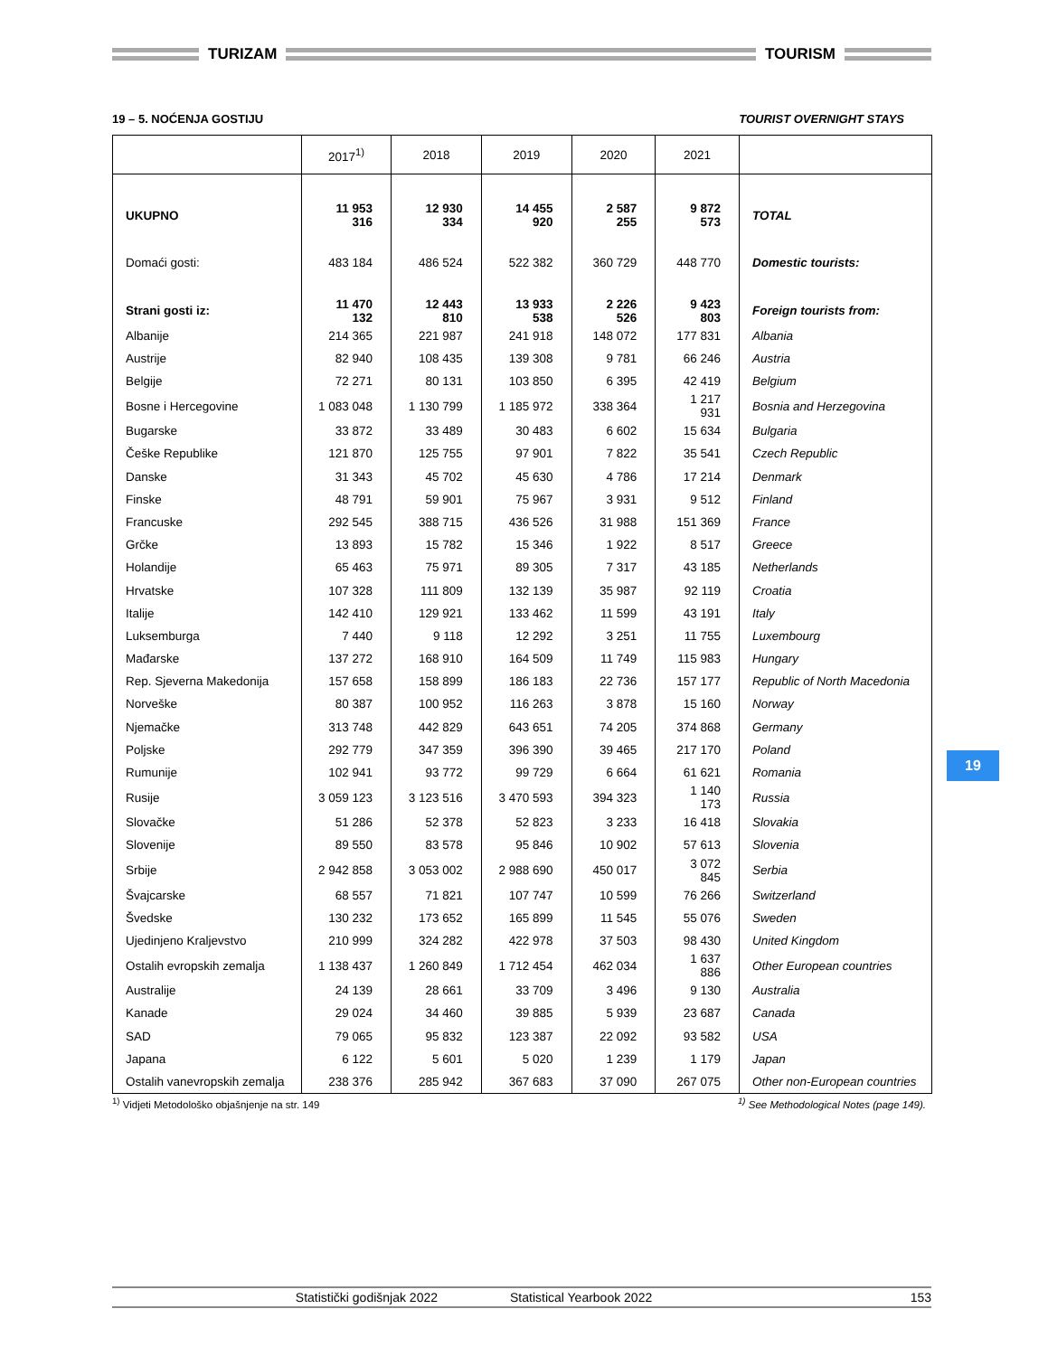TURIZAM TOURISM
19 – 5. NOĆENJA GOSTIJU TOURIST OVERNIGHT STAYS
| | 2017<sup>1)</sup> | 2018 | 2019 | 2020 | 2021 | |
| --- | --- | --- | --- | --- | --- | --- |
| UKUPNO | 11 953 316 | 12 930 334 | 14 455 920 | 2 587 255 | 9 872 573 | TOTAL |
| Domaći gosti: | 483 184 | 486 524 | 522 382 | 360 729 | 448 770 | Domestic tourists: |
| Strani gosti iz: | 11 470 132 | 12 443 810 | 13 933 538 | 2 226 526 | 9 423 803 | Foreign tourists from: |
| Albanije | 214 365 | 221 987 | 241 918 | 148 072 | 177 831 | Albania |
| Austrije | 82 940 | 108 435 | 139 308 | 9 781 | 66 246 | Austria |
| Belgije | 72 271 | 80 131 | 103 850 | 6 395 | 42 419 | Belgium |
| Bosne i Hercegovine | 1 083 048 | 1 130 799 | 1 185 972 | 338 364 | 1 217 931 | Bosnia and Herzegovina |
| Bugarske | 33 872 | 33 489 | 30 483 | 6 602 | 15 634 | Bulgaria |
| Češke Republike | 121 870 | 125 755 | 97 901 | 7 822 | 35 541 | Czech Republic |
| Danske | 31 343 | 45 702 | 45 630 | 4 786 | 17 214 | Denmark |
| Finske | 48 791 | 59 901 | 75 967 | 3 931 | 9 512 | Finland |
| Francuske | 292 545 | 388 715 | 436 526 | 31 988 | 151 369 | France |
| Grčke | 13 893 | 15 782 | 15 346 | 1 922 | 8 517 | Greece |
| Holandije | 65 463 | 75 971 | 89 305 | 7 317 | 43 185 | Netherlands |
| Hrvatske | 107 328 | 111 809 | 132 139 | 35 987 | 92 119 | Croatia |
| Italije | 142 410 | 129 921 | 133 462 | 11 599 | 43 191 | Italy |
| Luksemburga | 7 440 | 9 118 | 12 292 | 3 251 | 11 755 | Luxembourg |
| Mađarske | 137 272 | 168 910 | 164 509 | 11 749 | 115 983 | Hungary |
| Rep. Sjeverna Makedonija | 157 658 | 158 899 | 186 183 | 22 736 | 157 177 | Republic of North Macedonia |
| Norveške | 80 387 | 100 952 | 116 263 | 3 878 | 15 160 | Norway |
| Njemačke | 313 748 | 442 829 | 643 651 | 74 205 | 374 868 | Germany |
| Poljske | 292 779 | 347 359 | 396 390 | 39 465 | 217 170 | Poland |
| Rumunije | 102 941 | 93 772 | 99 729 | 6 664 | 61 621 | Romania |
| Rusije | 3 059 123 | 3 123 516 | 3 470 593 | 394 323 | 1 140 173 | Russia |
| Slovačke | 51 286 | 52 378 | 52 823 | 3 233 | 16 418 | Slovakia |
| Slovenije | 89 550 | 83 578 | 95 846 | 10 902 | 57 613 | Slovenia |
| Srbije | 2 942 858 | 3 053 002 | 2 988 690 | 450 017 | 3 072 845 | Serbia |
| Švajcarske | 68 557 | 71 821 | 107 747 | 10 599 | 76 266 | Switzerland |
| Švedske | 130 232 | 173 652 | 165 899 | 11 545 | 55 076 | Sweden |
| Ujedinjeno Kraljevstvo | 210 999 | 324 282 | 422 978 | 37 503 | 98 430 | United Kingdom |
| Ostalih evropskih zemalja | 1 138 437 | 1 260 849 | 1 712 454 | 462 034 | 1 637 886 | Other European countries |
| Australije | 24 139 | 28 661 | 33 709 | 3 496 | 9 130 | Australia |
| Kanade | 29 024 | 34 460 | 39 885 | 5 939 | 23 687 | Canada |
| SAD | 79 065 | 95 832 | 123 387 | 22 092 | 93 582 | USA |
| Japana | 6 122 | 5 601 | 5 020 | 1 239 | 1 179 | Japan |
| Ostalih vanevropskih zemalja | 238 376 | 285 942 | 367 683 | 37 090 | 267 075 | Other non-European countries |
<sup>1)</sup> Vidjeti Metodološko objašnjenje na str. 149<sup>1)</sup> See Methodological Notes (page 149).
19
Statistički godišnjak 2022 Statistical Yearbook 2022 153